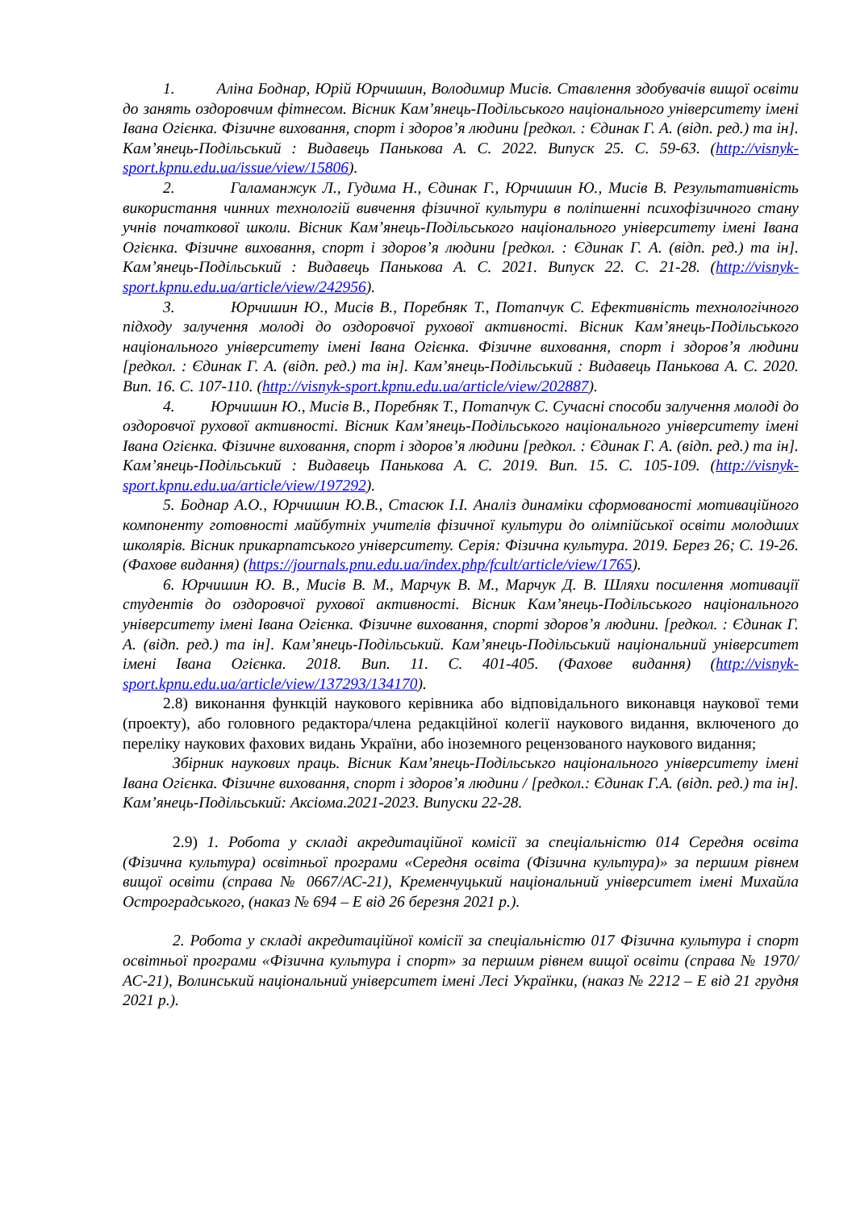1. Аліна Боднар, Юрій Юрчишин, Володимир Мисів. Ставлення здобувачів вищої освіти до занять оздоровчим фітнесом. Вісник Кам’янець-Подільського національного університету імені Івана Огієнка. Фізичне виховання, спорт і здоров’я людини [редкол. : Єдинак Г. А. (відп. ред.) та ін]. Кам’янець-Подільський : Видавець Панькова А. С. 2022. Випуск 25. С. 59-63. (http://visnyk-sport.kpnu.edu.ua/issue/view/15806).
2. Галаманжук Л., Гудима Н., Єдинак Г., Юрчишин Ю., Мисів В. Результативність використання чинних технологій вивчення фізичної культури в поліпшенні психофізичного стану учнів початкової школи. Вісник Кам’янець-Подільського національного університету імені Івана Огієнка. Фізичне виховання, спорт і здоров’я людини [редкол. : Єдинак Г. А. (відп. ред.) та ін]. Кам’янець-Подільський : Видавець Панькова А. С. 2021. Випуск 22. С. 21-28. (http://visnyk-sport.kpnu.edu.ua/article/view/242956).
3. Юрчишин Ю., Мисів В., Поребняк Т., Потапчук С. Ефективність технологічного підходу залучення молоді до оздоровчої рухової активності. Вісник Кам’янець-Подільського національного університету імені Івана Огієнка. Фізичне виховання, спорт і здоров’я людини [редкол. : Єдинак Г. А. (відп. ред.) та ін]. Кам’янець-Подільський : Видавець Панькова А. С. 2020. Вип. 16. С. 107-110. (http://visnyk-sport.kpnu.edu.ua/article/view/202887).
4. Юрчишин Ю., Мисів В., Поребняк Т., Потапчук С. Сучасні способи залучення молоді до оздоровчої рухової активності. Вісник Кам’янець-Подільського національного університету імені Івана Огієнка. Фізичне виховання, спорт і здоров’я людини [редкол. : Єдинак Г. А. (відп. ред.) та ін]. Кам’янець-Подільський : Видавець Панькова А. С. 2019. Вип. 15. С. 105-109. (http://visnyk-sport.kpnu.edu.ua/article/view/197292).
5. Боднар А.О., Юрчишин Ю.В., Стасюк І.І. Аналіз динаміки сформованості мотиваційного компоненту готовності майбутніх учителів фізичної культури до олімпійської освіти молодших школярів. Вісник прикарпатського університету. Серія: Фізична культура. 2019. Берез 26; С. 19-26. (Фахове видання) (https://journals.pnu.edu.ua/index.php/fcult/article/view/1765).
6. Юрчишин Ю. В., Мисів В. М., Марчук В. М., Марчук Д. В. Шляхи посилення мотивації студентів до оздоровчої рухової активності. Вісник Кам’янець-Подільського національного університету імені Івана Огієнка. Фізичне виховання, спорті здоров’я людини. [редкол. : Єдинак Г. А. (відп. ред.) та ін]. Кам’янець-Подільський. Кам’янець-Подільський національний університет імені Івана Огієнка. 2018. Вип. 11. С. 401-405. (Фахове видання) (http://visnyk-sport.kpnu.edu.ua/article/view/137293/134170).
2.8) виконання функцій наукового керівника або відповідального виконавця наукової теми (проекту), або головного редактора/члена редакційної колегії наукового видання, включеного до переліку наукових фахових видань України, або іноземного рецензованого наукового видання;
Збірник наукових праць. Вісник Кам’янець-Подільськго національного університету імені Івана Огієнка. Фізичне виховання, спорт і здоров’я людини / [редкол.: Єдинак Г.А. (відп. ред.) та ін]. Кам’янець-Подільський: Аксіома.2021-2023. Випуски 22-28.
2.9) 1. Робота у складі акредитаційної комісії за спеціальністю 014 Середня освіта (Фізична культура) освітньої програми «Середня освіта (Фізична культура)» за першим рівнем вищої освіти (справа № 0667/АС-21), Кременчуцький національний університет імені Михайла Остроградського, (наказ № 694 – Е від 26 березня 2021 р.).
2. Робота у складі акредитаційної комісії за спеціальністю 017 Фізична культура і спорт освітньої програми «Фізична культура і спорт» за першим рівнем вищої освіти (справа № 1970/АС-21), Волинський національний університет імені Лесі Українки, (наказ № 2212 – Е від 21 грудня 2021 р.).